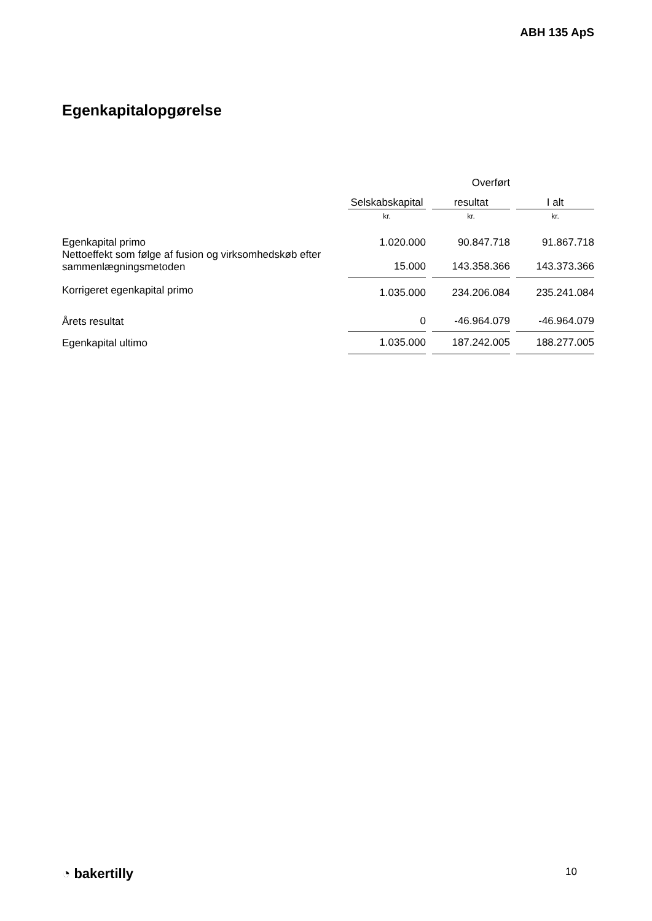ABH 135 ApS
Egenkapitalopgørelse
| | | Overført | |
| --- | --- | --- | --- |
| | Selskabskapital | resultat | I alt |
| | kr. | kr. | kr. |
| Egenkapital primo | 1.020.000 | 90.847.718 | 91.867.718 |
| Nettoeffekt som følge af fusion og virksomhedskøb efter sammenlægningsmetoden | 15.000 | 143.358.366 | 143.373.366 |
| Korrigeret egenkapital primo | 1.035.000 | 234.206.084 | 235.241.084 |
| Årets resultat | 0 | -46.964.079 | -46.964.079 |
| Egenkapital ultimo | 1.035.000 | 187.242.005 | 188.277.005 |
◔ bakertilly 10